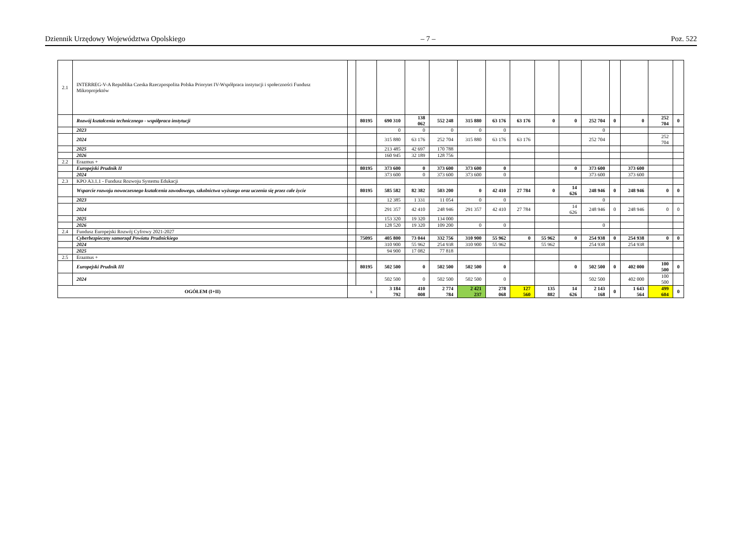Dziennik Urzędowy Województwa Opolskiego – 7 – Poz. 522
| 2.1 | INTERREG-V-A Republika Czeska Rzeczpospolita Polska Priorytet IV-Współpraca instytucji i społeczności Fundusz Mikroprojektów | | | | | | | | | | | | | | | |
| | Rozwój kształcenia technicznego - współpraca instytucji | | 80195 | 690 310 | 138 062 | 552 248 | 315 880 | 63 176 | 63 176 | 0 | 0 | 252 704 | 0 | 0 | 252 704 | 0 |
| | 2023 | | | 0 | 0 | 0 | 0 | 0 | | | | 0 | | | | |
| | 2024 | | | 315 880 | 63 176 | 252 704 | 315 880 | 63 176 | 63 176 | | | 252 704 | | | 252 704 | |
| | 2025 | | | 213 485 | 42 697 | 170 788 | | | | | | | | | | |
| | 2026 | | | 160 945 | 32 189 | 128 756 | | | | | | | | | | |
| 2.2 | Erazmus + | | | | | | | | | | | | | | | |
| | Europejski Prudnik II | | 80195 | 373 600 | 0 | 373 600 | 373 600 | 0 | | | 0 | 373 600 | | 373 600 | | |
| | 2024 | | | 373 600 | 0 | 373 600 | 373 600 | 0 | | | | 373 600 | | 373 600 | | |
| 2.3 | KPO A3.1.1 - Fundusz Rozwoju Systemu Edukacji | | | | | | | | | | | | | | | |
| | Wsparcie rozwoju nowoczesnego kształcenia zawodowego, szkolnictwa wyższego oraz uczenia się przez całe życie | | 80195 | 585 582 | 82 382 | 503 200 | 0 | 42 410 | 27 784 | 0 | 14 626 | 248 946 | 0 | 248 946 | 0 | 0 |
| | 2023 | | | 12 385 | 1 331 | 11 054 | 0 | 0 | | | | 0 | | | | |
| | 2024 | | | 291 357 | 42 410 | 248 946 | 291 357 | 42 410 | 27 784 | | 14 626 | 248 946 | 0 | 248 946 | 0 | 0 |
| | 2025 | | | 153 320 | 19 320 | 134 000 | | | | | | | | | | |
| | 2026 | | | 128 520 | 19 320 | 109 200 | 0 | 0 | | | | 0 | | | | |
| 2.4 | Fundusz Europejski Rozwój Cyfrowy 2021-2027 | | | | | | | | | | | | | | | |
| | Cyberbezpieczny samorząd Powiatu Prudnickiego | | 75095 | 405 800 | 73 044 | 332 756 | 310 900 | 55 962 | 0 | 55 962 | 0 | 254 938 | 0 | 254 938 | 0 | 0 |
| | 2024 | | | 310 900 | 55 962 | 254 938 | 310 900 | 55 962 | | 55 962 | | 254 938 | | 254 938 | | |
| | 2025 | | | 94 900 | 17 082 | 77 818 | | | | | | | | | | |
| 2.5 | Erazmus + | | | | | | | | | | | | | | | |
| | Europejski Prudnik III | | 80195 | 502 500 | 0 | 502 500 | 502 500 | 0 | | | 0 | 502 500 | 0 | 402 000 | 100 500 | 0 |
| | 2024 | | | 502 500 | 0 | 502 500 | 502 500 | 0 | | | | 502 500 | | 402 000 | 100 500 | |
| OGÓŁEM (I+II) | | x | | 3 184 792 | 410 008 | 2 774 784 | 2 421 237 | 278 068 | 127 560 | 135 882 | 14 626 | 2 143 168 | 0 | 1 643 564 | 499 604 | 0 |